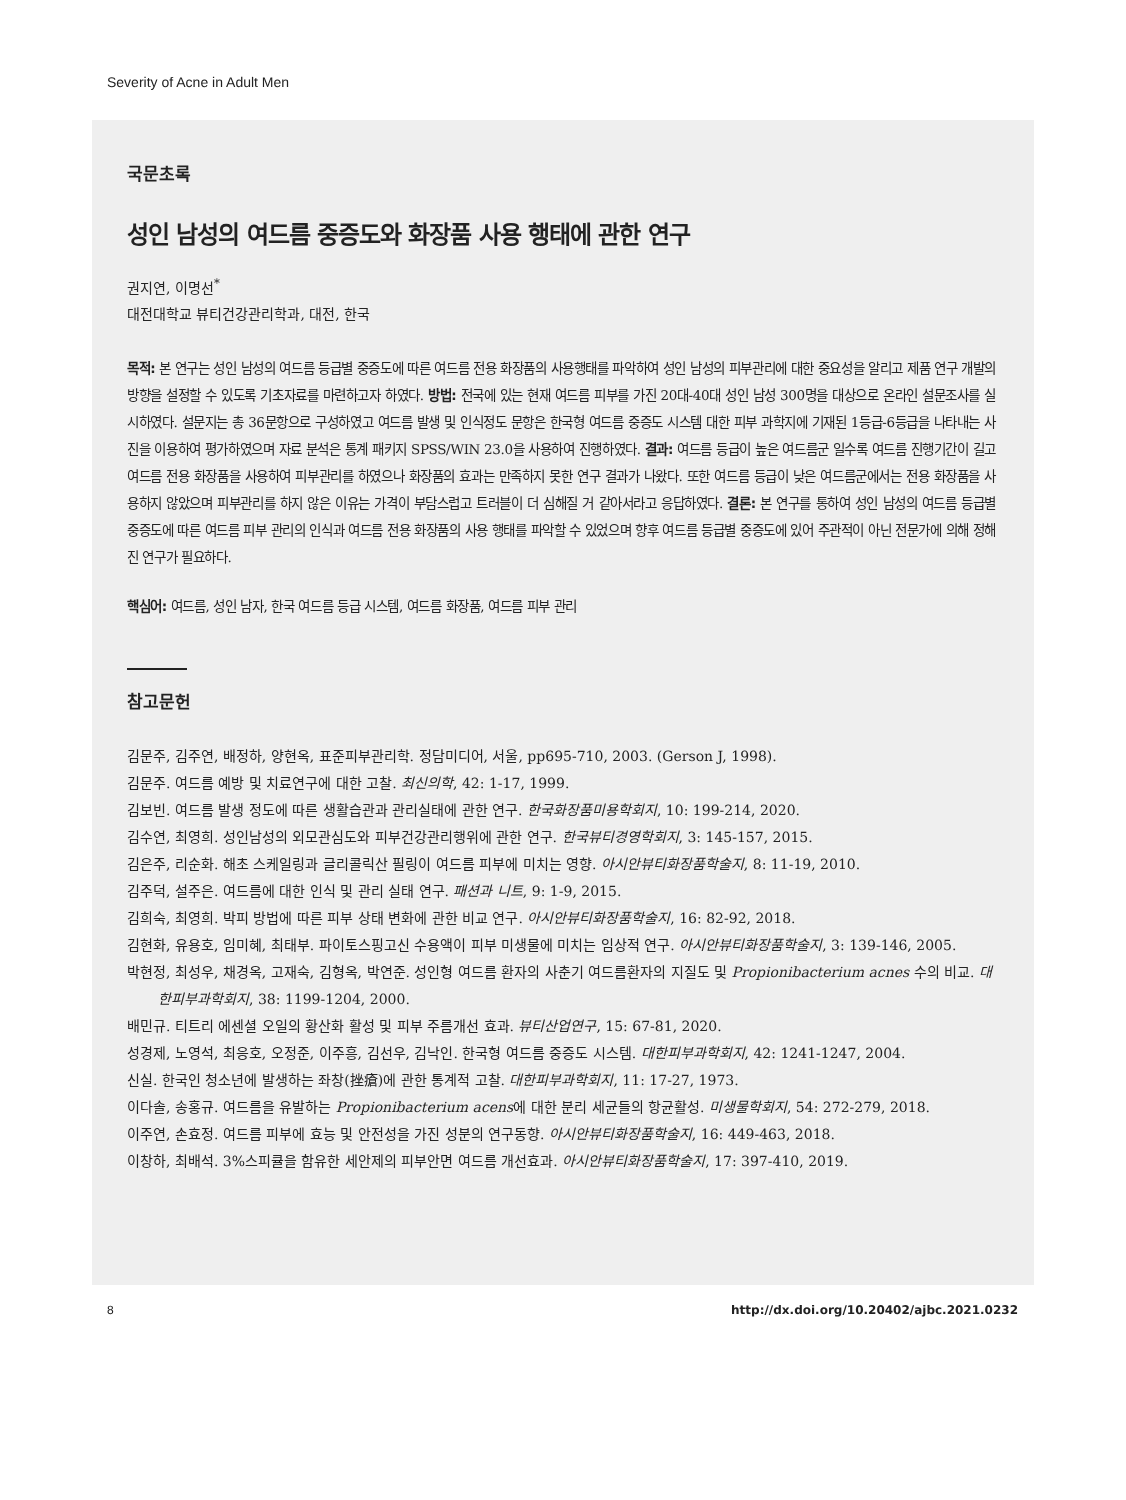Severity of Acne in Adult Men
국문초록
성인 남성의 여드름 중증도와 화장품 사용 행태에 관한 연구
권지연, 이명선<sup>*</sup>
대전대학교 뷰티건강관리학과, 대전, 한국
목적: 본 연구는 성인 남성의 여드름 등급별 중증도에 따른 여드름 전용 화장품의 사용행태를 파악하여 성인 남성의 피부관리에 대한 중요성을 알리고 제품 연구 개발의 방향을 설정할 수 있도록 기초자료를 마련하고자 하였다. 방법: 전국에 있는 현재 여드름 피부를 가진 20대-40대 성인 남성 300명을 대상으로 온라인 설문조사를 실시하였다. 설문지는 총 36문항으로 구성하였고 여드름 발생 및 인식정도 문항은 한국형 여드름 중증도 시스템 대한 피부 과학지에 기재된 1등급-6등급을 나타내는 사진을 이용하여 평가하였으며 자료 분석은 통계 패키지 SPSS/WIN 23.0을 사용하여 진행하였다. 결과: 여드름 등급이 높은 여드름군 일수록 여드름 진행기간이 길고 여드름 전용 화장품을 사용하여 피부관리를 하였으나 화장품의 효과는 만족하지 못한 연구 결과가 나왔다. 또한 여드름 등급이 낮은 여드름군에서는 전용 화장품을 사용하지 않았으며 피부관리를 하지 않은 이유는 가격이 부담스럽고 트러블이 더 심해질 거 같아서라고 응답하였다. 결론: 본 연구를 통하여 성인 남성의 여드름 등급별 중증도에 따른 여드름 피부 관리의 인식과 여드름 전용 화장품의 사용 행태를 파악할 수 있었으며 향후 여드름 등급별 중증도에 있어 주관적이 아닌 전문가에 의해 정해진 연구가 필요하다.
핵심어: 여드름, 성인 남자, 한국 여드름 등급 시스템, 여드름 화장품, 여드름 피부 관리
참고문헌
김문주, 김주연, 배정하, 양현옥, 표준피부관리학. 정담미디어, 서울, pp695-710, 2003. (Gerson J, 1998).
김문주. 여드름 예방 및 치료연구에 대한 고찰. 최신의학, 42: 1-17, 1999.
김보빈. 여드름 발생 정도에 따른 생활습관과 관리실태에 관한 연구. 한국화장품미용학회지, 10: 199-214, 2020.
김수연, 최영희. 성인남성의 외모관심도와 피부건강관리행위에 관한 연구. 한국뷰티경영학회지, 3: 145-157, 2015.
김은주, 리순화. 해초 스케일링과 글리콜릭산 필링이 여드름 피부에 미치는 영향. 아시안뷰티화장품학술지, 8: 11-19, 2010.
김주덕, 설주은. 여드름에 대한 인식 및 관리 실태 연구. 패션과 니트, 9: 1-9, 2015.
김희숙, 최영희. 박피 방법에 따른 피부 상태 변화에 관한 비교 연구. 아시안뷰티화장품학술지, 16: 82-92, 2018.
김현화, 유용호, 임미혜, 최태부. 파이토스핑고신 수용액이 피부 미생물에 미치는 임상적 연구. 아시안뷰티화장품학술지, 3: 139-146, 2005.
박현정, 최성우, 채경옥, 고재숙, 김형옥, 박연준. 성인형 여드름 환자의 사춘기 여드름환자의 지질도 및 Propionibacterium acnes 수의 비교. 대한피부과학회지, 38: 1199-1204, 2000.
배민규. 티트리 에센셜 오일의 황산화 활성 및 피부 주름개선 효과. 뷰티산업연구, 15: 67-81, 2020.
성경제, 노영석, 최응호, 오정준, 이주흥, 김선우, 김낙인. 한국형 여드름 중증도 시스템. 대한피부과학회지, 42: 1241-1247, 2004.
신실. 한국인 청소년에 발생하는 좌창(挫瘡)에 관한 통계적 고찰. 대한피부과학회지, 11: 17-27, 1973.
이다솔, 송홍규. 여드름을 유발하는 Propionibacterium acens에 대한 분리 세균들의 항균활성. 미생물학회지, 54: 272-279, 2018.
이주연, 손효정. 여드름 피부에 효능 및 안전성을 가진 성분의 연구동향. 아시안뷰티화장품학술지, 16: 449-463, 2018.
이창하, 최배석. 3%스피큘을 함유한 세안제의 피부안면 여드름 개선효과. 아시안뷰티화장품학술지, 17: 397-410, 2019.
8 http://dx.doi.org/10.20402/ajbc.2021.0232